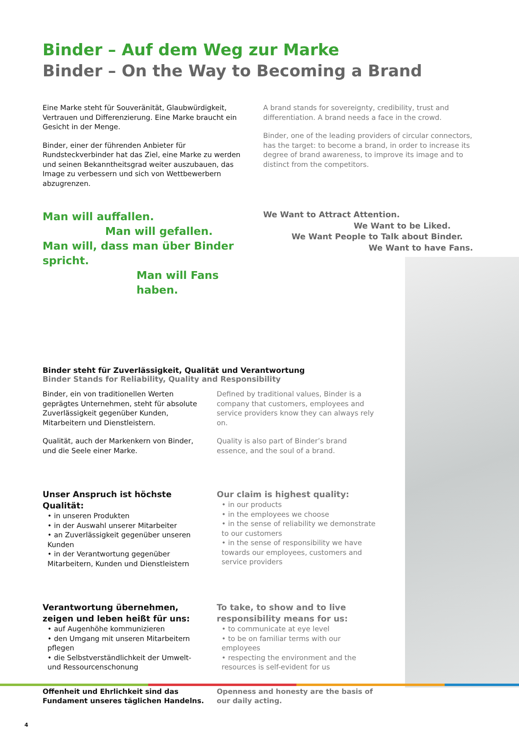Binder – Auf dem Weg zur Marke
Binder – On the Way to Becoming a Brand
Eine Marke steht für Souveränität, Glaubwürdigkeit, Vertrauen und Differenzierung. Eine Marke braucht ein Gesicht in der Menge.
Binder, einer der führenden Anbieter für Rundsteckverbinder hat das Ziel, eine Marke zu werden und seinen Bekanntheitsgrad weiter auszubauen, das Image zu verbessern und sich von Wettbewerbern abzugrenzen.
A brand stands for sovereignty, credibility, trust and differentiation. A brand needs a face in the crowd.
Binder, one of the leading providers of circular connectors, has the target: to become a brand, in order to increase its degree of brand awareness, to improve its image and to distinct from the competitors.
Man will auffallen.
Man will gefallen.
Man will, dass man über Binder spricht.
Man will Fans haben.
We Want to Attract Attention.
We Want to be Liked.
We Want People to Talk about Binder.
We Want to have Fans.
Binder steht für Zuverlässigkeit, Qualität und Verantwortung
Binder Stands for Reliability, Quality and Responsibility
Binder, ein von traditionellen Werten geprägtes Unternehmen, steht für absolute Zuverlässigkeit gegenüber Kunden, Mitarbeitern und Dienstleistern.
Qualität, auch der Markenkern von Binder, und die Seele einer Marke.
Defined by traditional values, Binder is a company that customers, employees and service providers know they can always rely on.
Quality is also part of Binder’s brand essence, and the soul of a brand.
Unser Anspruch ist höchste Qualität:
• in unseren Produkten
• in der Auswahl unserer Mitarbeiter
• an Zuverlässigkeit gegenüber unseren Kunden
• in der Verantwortung gegenüber Mitarbeitern, Kunden und Dienstleistern
Our claim is highest quality:
• in our products
• in the employees we choose
• in the sense of reliability we demonstrate to our customers
• in the sense of responsibility we have towards our employees, customers and service providers
Verantwortung übernehmen, zeigen und leben heißt für uns:
• auf Augenhöhe kommunizieren
• den Umgang mit unseren Mitarbeitern pflegen
• die Selbstverständlichkeit der Umwelt- und Ressourcenschonung
Offenheit und Ehrlichkeit sind das Fundament unseres täglichen Handelns.
To take, to show and to live responsibility means for us:
• to communicate at eye level
• to be on familiar terms with our employees
• respecting the environment and the resources is self-evident for us
Openness and honesty are the basis of our daily acting.
4